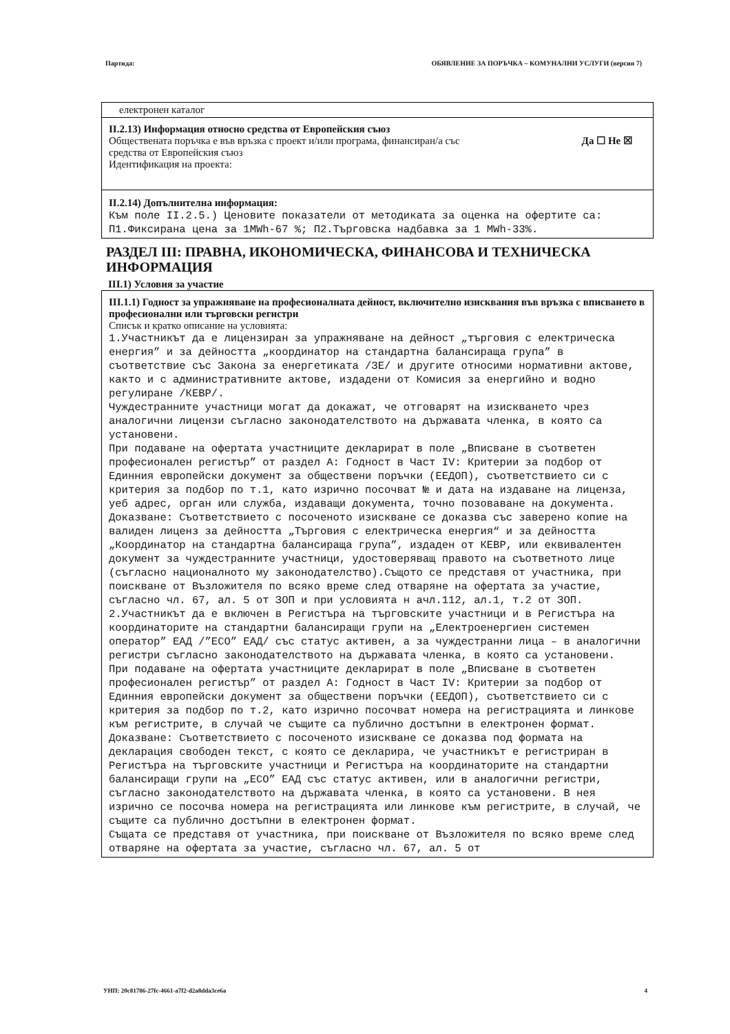Партида: ОБЯВЛЕНИЕ ЗА ПОРЪЧКА – КОМУНАЛНИ УСЛУГИ (версия 7)
електронен каталог
II.2.13) Информация относно средства от Европейския съюз
Обществената поръчка е във връзка с проект и/или програма, финансиран/а със
средства от Европейския съюз Да ☐ Не ☒
Идентификация на проекта:
II.2.14) Допълнителна информация:
Към поле II.2.5.) Ценовите показатели от методиката за оценка на офертите са: П1.Фиксирана цена за 1MWh-67 %; П2.Търговска надбавка за 1 MWh-33%.
РАЗДЕЛ III: ПРАВНА, ИКОНОМИЧЕСКА, ФИНАНСОВА И ТЕХНИЧЕСКА ИНФОРМАЦИЯ
III.1) Условия за участие
III.1.1) Годност за упражняване на професионалната дейност, включително изисквания във връзка с вписването в професионални или търговски регистри
Списък и кратко описание на условията:
1.Участникът да е лицензиран за упражняване на дейност „търговия с електрическа енергия” и за дейността „координатор на стандартна балансираща група” в съответствие със Закона за енергетиката /ЗЕ/ и другите относими нормативни актове, както и с административните актове, издадени от Комисия за енергийно и водно регулиране /КЕВР/.
Чуждестранните участници могат да докажат, че отговарят на изискването чрез аналогични лицензи съгласно законодателството на държавата членка, в която са установени.
При подаване на офертата участниците декларират в поле „Вписване в съответен професионален регистър” от раздел А: Годност в Част IV: Критерии за подбор от Единния европейски документ за обществени поръчки (ЕЕДОП), съответствието си с критерия за подбор по т.1, като изрично посочват № и дата на издаване на лиценза, уеб адрес, орган или служба, издаващи документа, точно позоваване на документа.
Доказване: Съответствието с посоченото изискване се доказва със заверено копие на валиден лиценз за дейността „Търговия с електрическа енергия“ и за дейността „Координатор на стандартна балансираща група”, издаден от КЕВР, или еквивалентен документ за чуждестранните участници, удостоверяващ правото на съответното лице (съгласно националното му законодателство).Същото се представя от участника, при поискване от Възложителя по всяко време след отваряне на офертата за участие, съгласно чл. 67, ал. 5 от ЗОП и при условията н ачл.112, ал.1, т.2 от ЗОП.
2.Участникът да е включен в Регистъра на търговските участници и в Регистъра на координаторите на стандартни балансиращи групи на „Електроенергиен системен оператор” ЕАД /”ЕСО” ЕАД/ със статус активен, а за чуждестранни лица – в аналогични регистри съгласно законодателството на държавата членка, в която са установени.
При подаване на офертата участниците декларират в поле „Вписване в съответен професионален регистър” от раздел А: Годност в Част IV: Критерии за подбор от Единния европейски документ за обществени поръчки (ЕЕДОП), съответствието си с критерия за подбор по т.2, като изрично посочват номера на регистрацията и линкове към регистрите, в случай че същите са публично достъпни в електронен формат.
Доказване: Съответствието с посоченото изискване се доказва под формата на декларация свободен текст, с която се декларира, че участникът е регистриран в Регистъра на търговските участници и Регистъра на координаторите на стандартни балансиращи групи на „ЕСО” ЕАД със статус активен, или в аналогични регистри, съгласно законодателството на държавата членка, в която са установени. В нея изрично се посочва номера на регистрацията или линкове към регистрите, в случай, че същите са публично достъпни в електронен формат.
Същата се представя от участника, при поискване от Възложителя по всяко време след отваряне на офертата за участие, съгласно чл. 67, ал. 5 от
УНП: 20c81786-27fc-4661-a7f2-d2a8dda3ce6a 4